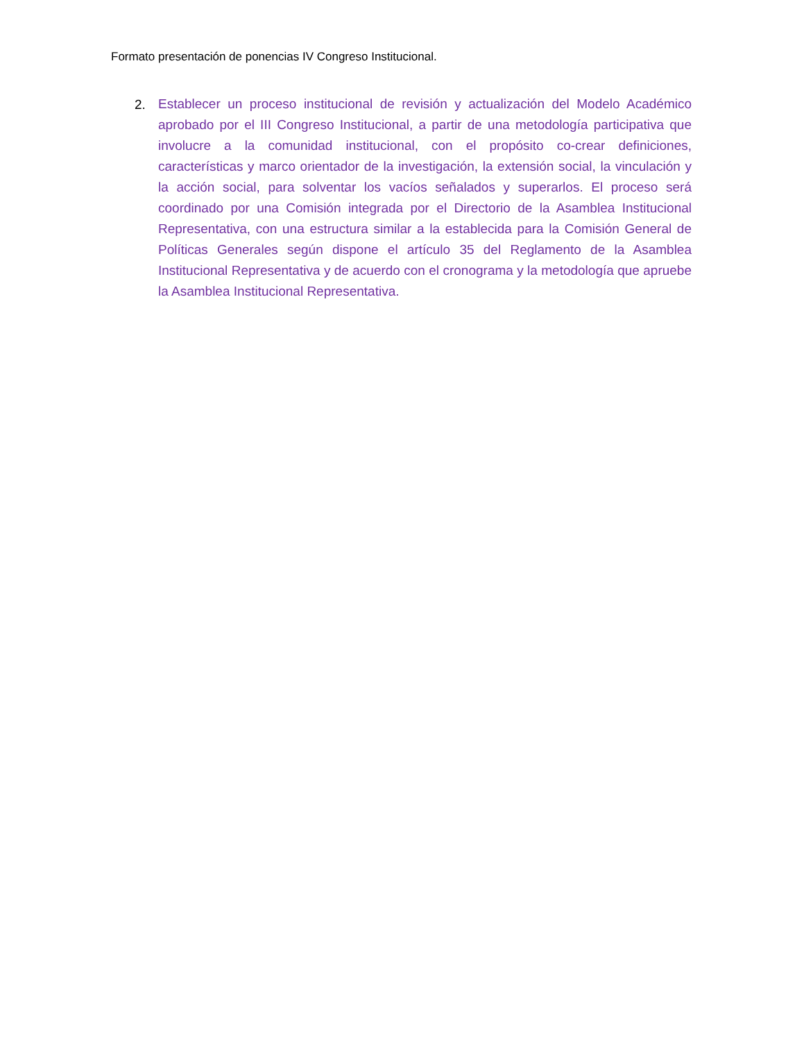Formato presentación de ponencias IV Congreso Institucional.
2.
Establecer un proceso institucional de revisión y actualización del Modelo Académico aprobado por el III Congreso Institucional, a partir de una metodología participativa que involucre a la comunidad institucional, con el propósito co-crear definiciones, características y marco orientador de la investigación, la extensión social, la vinculación y la acción social, para solventar los vacíos señalados y superarlos. El proceso será coordinado por una Comisión integrada por el Directorio de la Asamblea Institucional Representativa, con una estructura similar a la establecida para la Comisión General de Políticas Generales según dispone el artículo 35 del Reglamento de la Asamblea Institucional Representativa y de acuerdo con el cronograma y la metodología que apruebe la Asamblea Institucional Representativa.